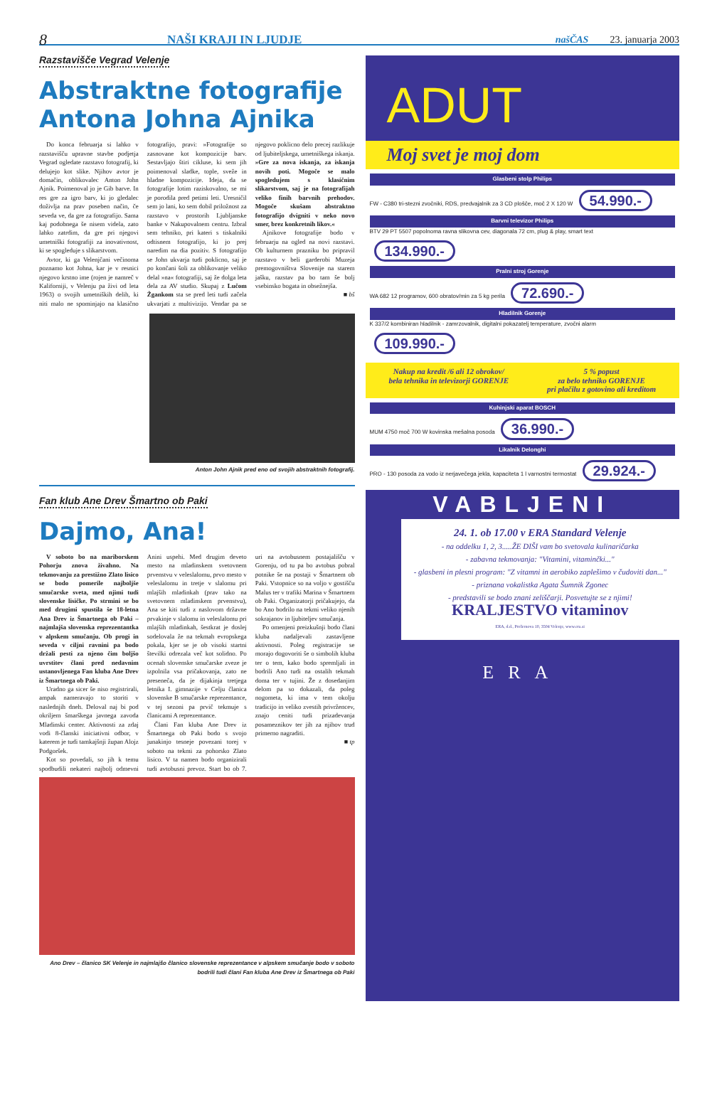8 NAŠI KRAJI IN LJUDJE našČAS 23. januarja 2003
Razstavišče Vegrad Velenje
Abstraktne fotografije Antona Johna Ajnika
Do konca februarja si lahko v razstavišču upravne stavbe podjetja Vegrad ogledate razstavo fotografij, ki delujejo kot slike. Njihov avtor je domačin, oblikovalec Anton John Ajnik. Poimenoval jo je Gib barve. In res gre za igro barv, ki jo gledalec doživlja na prav poseben način, če seveda ve, da gre za fotografijo. Sama kaj podobnega še nisem videla, zato lahko zatrdim, da gre pri njegovi umetniški fotografiji za inovativnost, ki se spogleduje s slikarstvom.
Avtor, ki ga Velenjčani večinoma poznamo kot Johna, kar je v resnici njegovo krstno ime (rojen je namreč v Kaliforniji, v Velenju pa živi od leta 1963) o svojih umetniških delih, ki niti malo ne spominjajo na klasično fotografijo, pravi: »Fotografije so zasnovane kot kompozicije barv. Sestavljajo štiri cikluse, ki sem jih poimenoval sladke, tople, sveže in hladne kompozicije. Ideja, da se fotografije lotim raziskovalno, se mi je porodila pred petimi leti. Uresničil sem jo lani, ko sem dobil priložnost za razstavo v prostorih Ljubljanske banke v Nakupovalnem centru. Izbral sem tehniko, pri kateri s tiskalniki odtisnem fotografijo, ki jo prej naredim na dia pozitiv. S fotografijo se John ukvarja tudi poklicno, saj je po končani šoli za oblikovanje veliko delal »na« fotografiji, saj že dolga leta dela za AV studio. Skupaj z Lučom Žgankom sta se pred leti tudi začela ukvarjati z multivizijo. Vendar pa se njegovo poklicno delo precej razlikuje od ljubiteljskega, umetniškega iskanja. »Gre za nova iskanja, za iskanja novih poti. Mogoče se malo spogledujem s klasičnim slikarstvom, saj je na fotografijah veliko finih barvnih prehodov. Mogoče skušam abstraktno fotografijo dvigniti v neko novo smer, brez konkretnih likov.«
Ajnikove fotografije bodo v februarju na ogled na novi razstavi. Ob kulturnem prazniku bo pripravil razstavo v beli garderobi Muzeja premogovništva Slovenije na starem jašku, razstav pa bo tam še bolj vsebinsko bogata in obsežnejša.
■ bš
Anton John Ajnik pred eno od svojih abstraktnih fotografij.
Fan klub Ane Drev Šmartno ob Paki
Dajmo, Ana!
V soboto bo na mariborskem Pohorju znova živahno. Na tekmovanju za prestižno Zlato lisico se bodo pomerile najboljše smučarske sveta, med njimi tudi slovenske lisičke. Po strmini se bo med drugimi spustila še 18-letna Ana Drev iz Šmartnega ob Paki – najmlajša slovenska reprezentantka v alpskem smučanju. Ob progi in seveda v ciljni ravnini pa bodo držali pesti za njeno čim boljšo uvrstitev člani pred nedavnim ustanovljenega Fan kluba Ane Drev iz Šmartnega ob Paki.
Uradno ga sicer še niso registrirali, ampak nameravajo to storiti v naslednjih dneh. Deloval naj bi pod okriljem šmarškega javnega zavoda Mladinski center. Aktivnosti za zdaj vodi 8-članski iniciativni odbor, v katerem je tudi tamkajšnji župan Alojz Podgoršek.
Kot so povedali, so jih k temu spodbudili nekateri najbolj odmevni Anini uspehi. Med drugim deveto mesto na mladinskem svetovnem prvenstvu v veleslalomu, prvo mesto v veleslalomu in tretje v slalomu pri mlajših mladinkah (prav tako na svetovnem mladinskem prvenstvu), Ana se kiti tudi z naslovom državne prvakinje v slalomu in veleslalomu pri mlajših mladinkah, šestkrat je doslej sodelovala že na tekmah evropskega pokala, kjer se je ob visoki startni številki odrezala več kot solidno. Po ocenah slovenske smučarske zveze je izpolnila vsa pričakovanja, zato ne preseneča, da je dijakinja tretjega letnika I. gimnazije v Celju članica slovenske B smučarske reprezentance, v tej sezoni pa prvič tekmuje s članicami A reprezentance.
Člani Fan kluba Ane Drev iz Šmartnega ob Paki bodo s svojo junakinjo tesneje povezani torej v soboto na tekmi za pohorsko Zlato lisico. V ta namen bodo organizirali tudi avtobusni prevoz. Start bo ob 7. uri na avtobusnem postajališču v Gorenju, od tu pa bo avtobus pobral potnike še na postaji v Šmartnem ob Paki. Vstopnice so na voljo v gostišču Malus ter v trafiki Marina v Šmartnem ob Paki. Organizatorji pričakujejo, da bo Ano bodrilo na tekmi veliko njenih sokrajanov in ljubiteljev smučanja.
Po omenjeni preizkušnji bodo člani kluba nadaljevali zastavljene aktivnosti. Poleg registracije se morajo dogovoriti še o simbolih kluba ter o tem, kako bodo spremljali in bodrili Ano tudi na ostalih tekmah doma ter v tujini. Že z dosedanjim delom pa so dokazali, da poleg nogometa, ki ima v tem okolju tradicijo in veliko zvestih privržencev, znajo ceniti tudi prizadevanja posameznikov ter jih za njihov trud primerno nagraditi.
■ tp
Ano Drev – članico SK Velenje in najmlajšo članico slovenske reprezentance v alpskem smučanje bodo v soboto bodrili tudi člani Fan kluba Ane Drev iz Šmartnega ob Paki
ADUT
Moj svet je moj dom
Glasbeni stolp Philips
FW - C380 tri-stezni zvočniki, RDS, predvajalnik za 3 CD plošče, moč 2 X 120 W 54.990.-
Barvni televizor Philips
BTV 29 PT 5507 popolnoma ravna slikovna cev, diagonala 72 cm, plug & play, smart text 134.990.-
Pralni stroj Gorenje
WA 682 12 programov, 600 obratov/min za 5 kg perila 72.690.-
Hladilnik Gorenje
K 337/2 kombiniran hladilnik - zamrzovalnik, digitalni pokazatelj temperature, zvočni alarm 109.990.-
Nakup na kredit /6 ali 12 obrokov/
bela tehnika in televizorji GORENJE
5 % popust
za belo tehniko GORENJE
pri plačilu z gotovino ali kreditom
Kuhinjski aparat BOSCH
MUM 4750 moč 700 W kovinska mešalna posoda 36.990.-
Likalnik Delonghi
PRO - 130 posoda za vodo iz nerjavečega jekla, kapaciteta 1 l varnostni termostat 29.924.-
VABLJENI
24. 1. ob 17.00 v ERA Standard Velenje
- na oddelku 1, 2, 3.....ŽE DIŠI vam bo svetovala kulinaričarka
- zabavna tekmovanja: "Vitamini, vitaminčki..."
- glasbeni in plesni program: "Z vitamni in aerobiko zaplešimo v čudoviti dan..."
- priznana vokalistka Agata Šumnik Zgonec
- predstavili se bodo znani zeliščarji. Posvetujte se z njimi!
KRALJESTVO vitaminov
ERA, d.d., Prešernova 10, 3504 Velenje, www.era.si
ERA